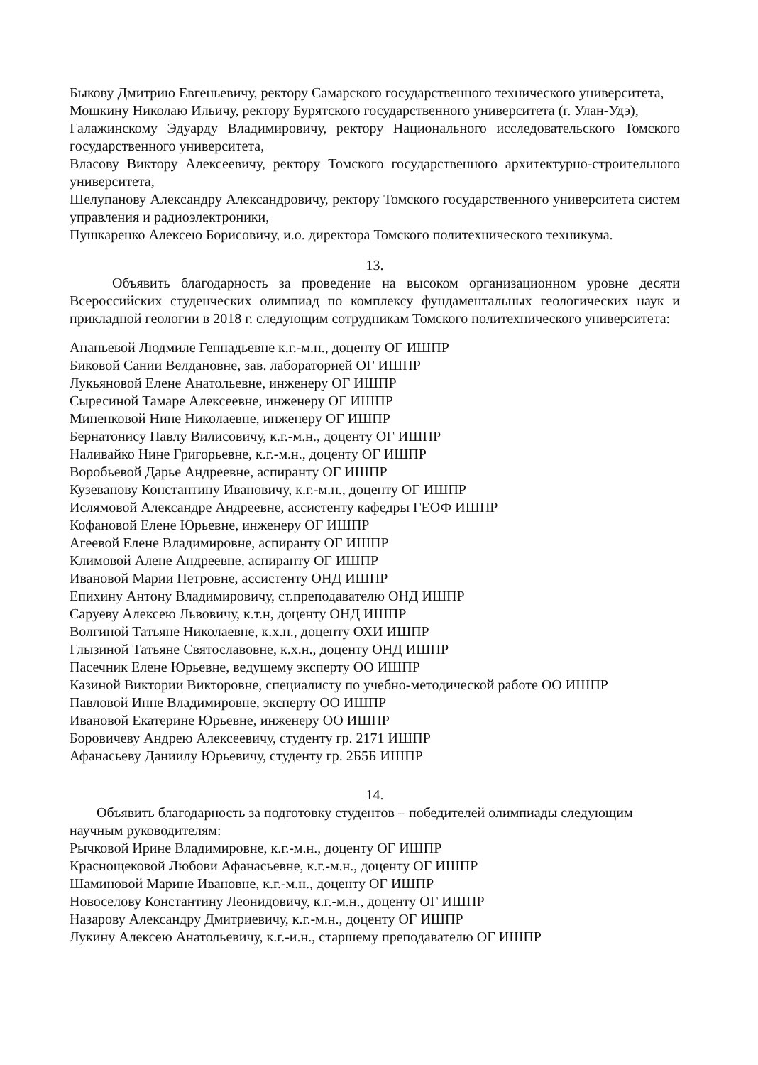Быкову Дмитрию Евгеньевичу, ректору Самарского государственного технического университета,
Мошкину Николаю Ильичу, ректору Бурятского государственного университета (г. Улан-Удэ),
Галажинскому Эдуарду Владимировичу, ректору Национального исследовательского Томского государственного университета,
Власову Виктору Алексеевичу, ректору Томского государственного архитектурно-строительного университета,
Шелупанову Александру Александровичу, ректору Томского государственного университета систем управления и радиоэлектроники,
Пушкаренко Алексею Борисовичу, и.о. директора Томского политехнического техникума.
13.
Объявить благодарность за проведение на высоком организационном уровне десяти Всероссийских студенческих олимпиад по комплексу фундаментальных геологических наук и прикладной геологии в 2018 г. следующим сотрудникам Томского политехнического университета:
Ананьевой Людмиле Геннадьевне к.г.-м.н., доценту ОГ ИШПР
Биковой Сании Велдановне, зав. лабораторией ОГ ИШПР
Лукьяновой Елене Анатольевне, инженеру ОГ ИШПР
Сыресиной Тамаре Алексеевне, инженеру ОГ ИШПР
Миненковой Нине Николаевне, инженеру ОГ ИШПР
Бернатонису Павлу Вилисовичу, к.г.-м.н., доценту ОГ ИШПР
Наливайко Нине Григорьевне, к.г.-м.н., доценту ОГ ИШПР
Воробьевой Дарье Андреевне, аспиранту ОГ ИШПР
Кузеванову Константину Ивановичу, к.г.-м.н., доценту ОГ ИШПР
Ислямовой Александре Андреевне, ассистенту кафедры ГЕОФ ИШПР
Кофановой Елене Юрьевне, инженеру ОГ ИШПР
Агеевой Елене Владимировне, аспиранту ОГ ИШПР
Климовой Алене Андреевне, аспиранту ОГ ИШПР
Ивановой Марии Петровне, ассистенту ОНД ИШПР
Епихину Антону Владимировичу, ст.преподавателю ОНД ИШПР
Саруеву Алексею Львовичу, к.т.н, доценту ОНД ИШПР
Волгиной Татьяне Николаевне, к.х.н., доценту ОХИ ИШПР
Глызиной Татьяне Святославовне, к.х.н., доценту ОНД ИШПР
Пасечник Елене Юрьевне, ведущему эксперту ОО ИШПР
Казиной Виктории Викторовне, специалисту по учебно-методической работе ОО ИШПР
Павловой Инне Владимировне, эксперту ОО ИШПР
Ивановой Екатерине Юрьевне, инженеру ОО ИШПР
Боровичеву Андрею Алексеевичу, студенту гр. 2171 ИШПР
Афанасьеву Даниилу Юрьевичу, студенту гр. 2Б5Б ИШПР
14.
Объявить благодарность за подготовку студентов – победителей олимпиады следующим научным руководителям:
Рычковой Ирине Владимировне, к.г.-м.н., доценту ОГ ИШПР
Краснощековой Любови Афанасьевне, к.г.-м.н., доценту ОГ ИШПР
Шаминовой Марине Ивановне, к.г.-м.н., доценту ОГ ИШПР
Новоселову Константину Леонидовичу, к.г.-м.н., доценту ОГ ИШПР
Назарову Александру Дмитриевичу, к.г.-м.н., доценту ОГ ИШПР
Лукину Алексею Анатольевичу, к.г.-и.н., старшему преподавателю ОГ ИШПР